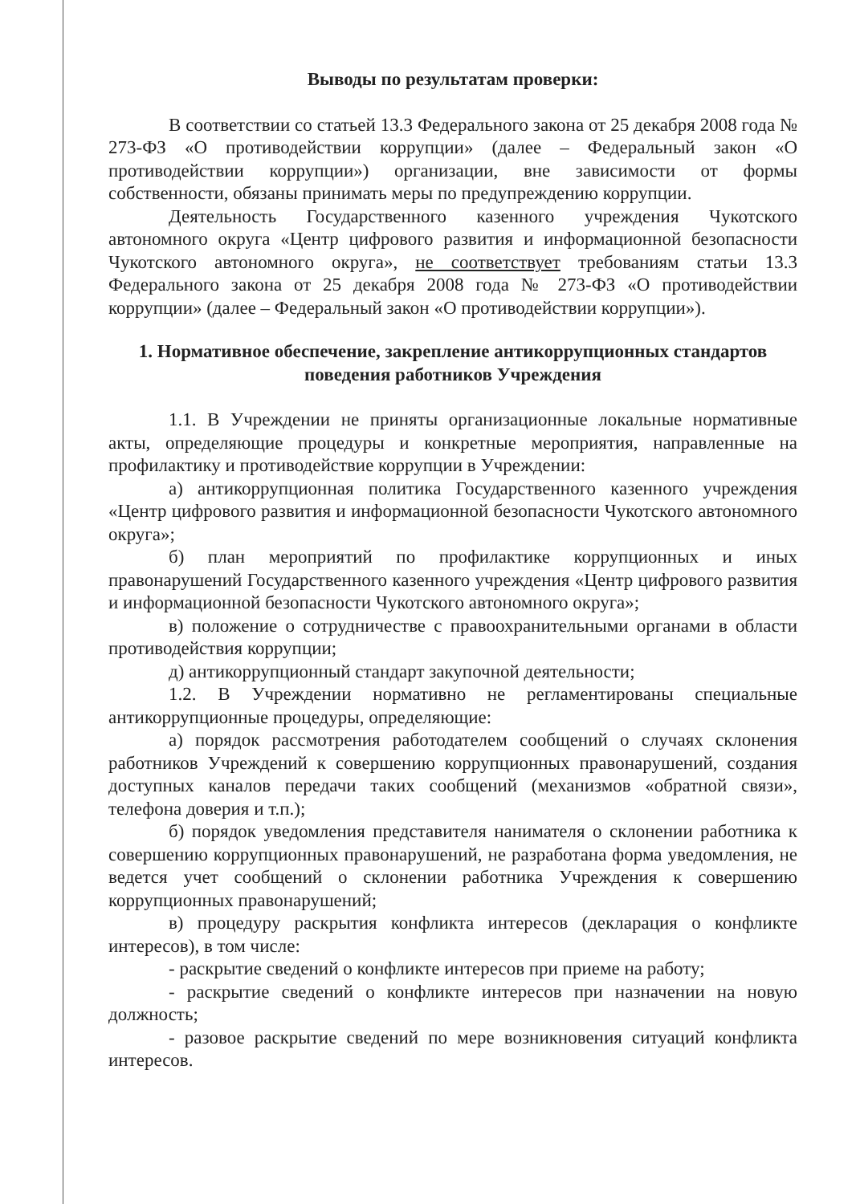Выводы по результатам проверки:
В соответствии со статьей 13.3 Федерального закона от 25 декабря 2008 года № 273-ФЗ «О противодействии коррупции» (далее – Федеральный закон «О противодействии коррупции») организации, вне зависимости от формы собственности, обязаны принимать меры по предупреждению коррупции.
Деятельность Государственного казенного учреждения Чукотского автономного округа «Центр цифрового развития и информационной безопасности Чукотского автономного округа», не соответствует требованиям статьи 13.3 Федерального закона от 25 декабря 2008 года № 273-ФЗ «О противодействии коррупции» (далее – Федеральный закон «О противодействии коррупции»).
1. Нормативное обеспечение, закрепление антикоррупционных стандартов поведения работников Учреждения
1.1. В Учреждении не приняты организационные локальные нормативные акты, определяющие процедуры и конкретные мероприятия, направленные на профилактику и противодействие коррупции в Учреждении:
а) антикоррупционная политика Государственного казенного учреждения «Центр цифрового развития и информационной безопасности Чукотского автономного округа»;
б) план мероприятий по профилактике коррупционных и иных правонарушений Государственного казенного учреждения «Центр цифрового развития и информационной безопасности Чукотского автономного округа»;
в) положение о сотрудничестве с правоохранительными органами в области противодействия коррупции;
д) антикоррупционный стандарт закупочной деятельности;
1.2. В Учреждении нормативно не регламентированы специальные антикоррупционные процедуры, определяющие:
а) порядок рассмотрения работодателем сообщений о случаях склонения работников Учреждений к совершению коррупционных правонарушений, создания доступных каналов передачи таких сообщений (механизмов «обратной связи», телефона доверия и т.п.);
б) порядок уведомления представителя нанимателя о склонении работника к совершению коррупционных правонарушений, не разработана форма уведомления, не ведется учет сообщений о склонении работника Учреждения к совершению коррупционных правонарушений;
в) процедуру раскрытия конфликта интересов (декларация о конфликте интересов), в том числе:
- раскрытие сведений о конфликте интересов при приеме на работу;
- раскрытие сведений о конфликте интересов при назначении на новую должность;
- разовое раскрытие сведений по мере возникновения ситуаций конфликта интересов.